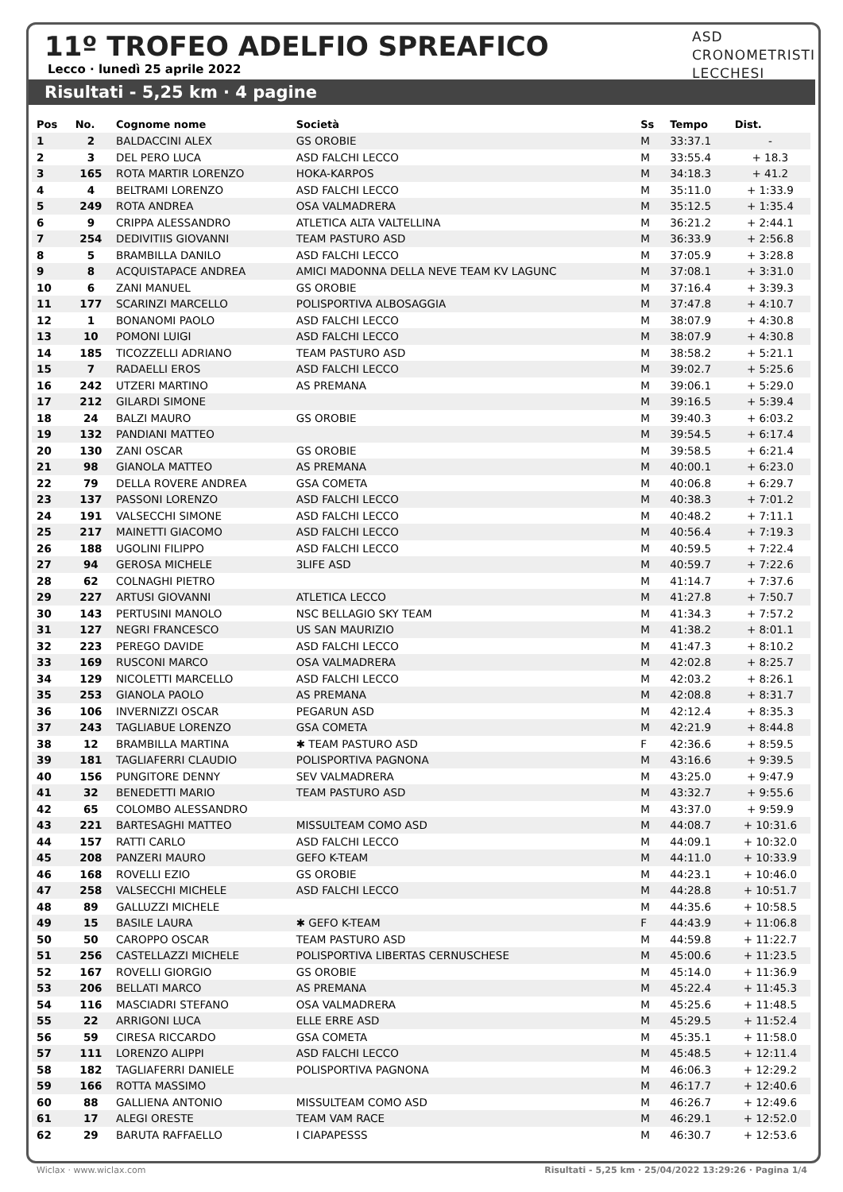11º TROFEO ADELFIO SPREAFICO
Lecco · lunedì 25 aprile 2022
Risultati - 5,25 km · 4 pagine
ASD
CRONOMETRISTI
LECCHESI
| Pos | No. | Cognome nome | Società | Ss | Tempo | Dist. |
| --- | --- | --- | --- | --- | --- | --- |
| 1 | 2 | BALDACCINI ALEX | GS OROBIE | M | 33:37.1 | - |
| 2 | 3 | DEL PERO LUCA | ASD FALCHI LECCO | M | 33:55.4 | + 18.3 |
| 3 | 165 | ROTA MARTIR LORENZO | HOKA-KARPOS | M | 34:18.3 | + 41.2 |
| 4 | 4 | BELTRAMI LORENZO | ASD FALCHI LECCO | M | 35:11.0 | + 1:33.9 |
| 5 | 249 | ROTA ANDREA | OSA VALMADRERA | M | 35:12.5 | + 1:35.4 |
| 6 | 9 | CRIPPA ALESSANDRO | ATLETICA ALTA VALTELLINA | M | 36:21.2 | + 2:44.1 |
| 7 | 254 | DEDIVITIIS GIOVANNI | TEAM PASTURO ASD | M | 36:33.9 | + 2:56.8 |
| 8 | 5 | BRAMBILLA DANILO | ASD FALCHI LECCO | M | 37:05.9 | + 3:28.8 |
| 9 | 8 | ACQUISTAPACE ANDREA | AMICI MADONNA DELLA NEVE TEAM KV LAGUNC | M | 37:08.1 | + 3:31.0 |
| 10 | 6 | ZANI MANUEL | GS OROBIE | M | 37:16.4 | + 3:39.3 |
| 11 | 177 | SCARINZI MARCELLO | POLISPORTIVA ALBOSAGGIA | M | 37:47.8 | + 4:10.7 |
| 12 | 1 | BONANOMI PAOLO | ASD FALCHI LECCO | M | 38:07.9 | + 4:30.8 |
| 13 | 10 | POMONI LUIGI | ASD FALCHI LECCO | M | 38:07.9 | + 4:30.8 |
| 14 | 185 | TICOZZELLI ADRIANO | TEAM PASTURO ASD | M | 38:58.2 | + 5:21.1 |
| 15 | 7 | RADAELLI EROS | ASD FALCHI LECCO | M | 39:02.7 | + 5:25.6 |
| 16 | 242 | UTZERI MARTINO | AS PREMANA | M | 39:06.1 | + 5:29.0 |
| 17 | 212 | GILARDI SIMONE | | M | 39:16.5 | + 5:39.4 |
| 18 | 24 | BALZI MAURO | GS OROBIE | M | 39:40.3 | + 6:03.2 |
| 19 | 132 | PANDIANI MATTEO | | M | 39:54.5 | + 6:17.4 |
| 20 | 130 | ZANI OSCAR | GS OROBIE | M | 39:58.5 | + 6:21.4 |
| 21 | 98 | GIANOLA MATTEO | AS PREMANA | M | 40:00.1 | + 6:23.0 |
| 22 | 79 | DELLA ROVERE ANDREA | GSA COMETA | M | 40:06.8 | + 6:29.7 |
| 23 | 137 | PASSONI LORENZO | ASD FALCHI LECCO | M | 40:38.3 | + 7:01.2 |
| 24 | 191 | VALSECCHI SIMONE | ASD FALCHI LECCO | M | 40:48.2 | + 7:11.1 |
| 25 | 217 | MAINETTI GIACOMO | ASD FALCHI LECCO | M | 40:56.4 | + 7:19.3 |
| 26 | 188 | UGOLINI FILIPPO | ASD FALCHI LECCO | M | 40:59.5 | + 7:22.4 |
| 27 | 94 | GEROSA MICHELE | 3LIFE ASD | M | 40:59.7 | + 7:22.6 |
| 28 | 62 | COLNAGHI PIETRO | | M | 41:14.7 | + 7:37.6 |
| 29 | 227 | ARTUSI GIOVANNI | ATLETICA LECCO | M | 41:27.8 | + 7:50.7 |
| 30 | 143 | PERTUSINI MANOLO | NSC BELLAGIO SKY TEAM | M | 41:34.3 | + 7:57.2 |
| 31 | 127 | NEGRI FRANCESCO | US SAN MAURIZIO | M | 41:38.2 | + 8:01.1 |
| 32 | 223 | PEREGO DAVIDE | ASD FALCHI LECCO | M | 41:47.3 | + 8:10.2 |
| 33 | 169 | RUSCONI MARCO | OSA VALMADRERA | M | 42:02.8 | + 8:25.7 |
| 34 | 129 | NICOLETTI MARCELLO | ASD FALCHI LECCO | M | 42:03.2 | + 8:26.1 |
| 35 | 253 | GIANOLA PAOLO | AS PREMANA | M | 42:08.8 | + 8:31.7 |
| 36 | 106 | INVERNIZZI OSCAR | PEGARUN ASD | M | 42:12.4 | + 8:35.3 |
| 37 | 243 | TAGLIABUE LORENZO | GSA COMETA | M | 42:21.9 | + 8:44.8 |
| 38 | 12 | BRAMBILLA MARTINA | ✱ TEAM PASTURO ASD | F | 42:36.6 | + 8:59.5 |
| 39 | 181 | TAGLIAFERRI CLAUDIO | POLISPORTIVA PAGNONA | M | 43:16.6 | + 9:39.5 |
| 40 | 156 | PUNGITORE DENNY | SEV VALMADRERA | M | 43:25.0 | + 9:47.9 |
| 41 | 32 | BENEDETTI MARIO | TEAM PASTURO ASD | M | 43:32.7 | + 9:55.6 |
| 42 | 65 | COLOMBO ALESSANDRO | | M | 43:37.0 | + 9:59.9 |
| 43 | 221 | BARTESAGHI MATTEO | MISSULTEAM COMO ASD | M | 44:08.7 | + 10:31.6 |
| 44 | 157 | RATTI CARLO | ASD FALCHI LECCO | M | 44:09.1 | + 10:32.0 |
| 45 | 208 | PANZERI MAURO | GEFO K-TEAM | M | 44:11.0 | + 10:33.9 |
| 46 | 168 | ROVELLI EZIO | GS OROBIE | M | 44:23.1 | + 10:46.0 |
| 47 | 258 | VALSECCHI MICHELE | ASD FALCHI LECCO | M | 44:28.8 | + 10:51.7 |
| 48 | 89 | GALLUZZI MICHELE | | M | 44:35.6 | + 10:58.5 |
| 49 | 15 | BASILE LAURA | ✱ GEFO K-TEAM | F | 44:43.9 | + 11:06.8 |
| 50 | 50 | CAROPPO OSCAR | TEAM PASTURO ASD | M | 44:59.8 | + 11:22.7 |
| 51 | 256 | CASTELLAZZI MICHELE | POLISPORTIVA LIBERTAS CERNUSCHESE | M | 45:00.6 | + 11:23.5 |
| 52 | 167 | ROVELLI GIORGIO | GS OROBIE | M | 45:14.0 | + 11:36.9 |
| 53 | 206 | BELLATI MARCO | AS PREMANA | M | 45:22.4 | + 11:45.3 |
| 54 | 116 | MASCIADRI STEFANO | OSA VALMADRERA | M | 45:25.6 | + 11:48.5 |
| 55 | 22 | ARRIGONI LUCA | ELLE ERRE ASD | M | 45:29.5 | + 11:52.4 |
| 56 | 59 | CIRESA RICCARDO | GSA COMETA | M | 45:35.1 | + 11:58.0 |
| 57 | 111 | LORENZO ALIPPI | ASD FALCHI LECCO | M | 45:48.5 | + 12:11.4 |
| 58 | 182 | TAGLIAFERRI DANIELE | POLISPORTIVA PAGNONA | M | 46:06.3 | + 12:29.2 |
| 59 | 166 | ROTTA MASSIMO | | M | 46:17.7 | + 12:40.6 |
| 60 | 88 | GALLIENA ANTONIO | MISSULTEAM COMO ASD | M | 46:26.7 | + 12:49.6 |
| 61 | 17 | ALEGI ORESTE | TEAM VAM RACE | M | 46:29.1 | + 12:52.0 |
| 62 | 29 | BARUTA RAFFAELLO | I CIAPAPESSS | M | 46:30.7 | + 12:53.6 |
Wiclax · www.wiclax.com Risultati - 5,25 km · 25/04/2022 13:29:26 · Pagina 1/4